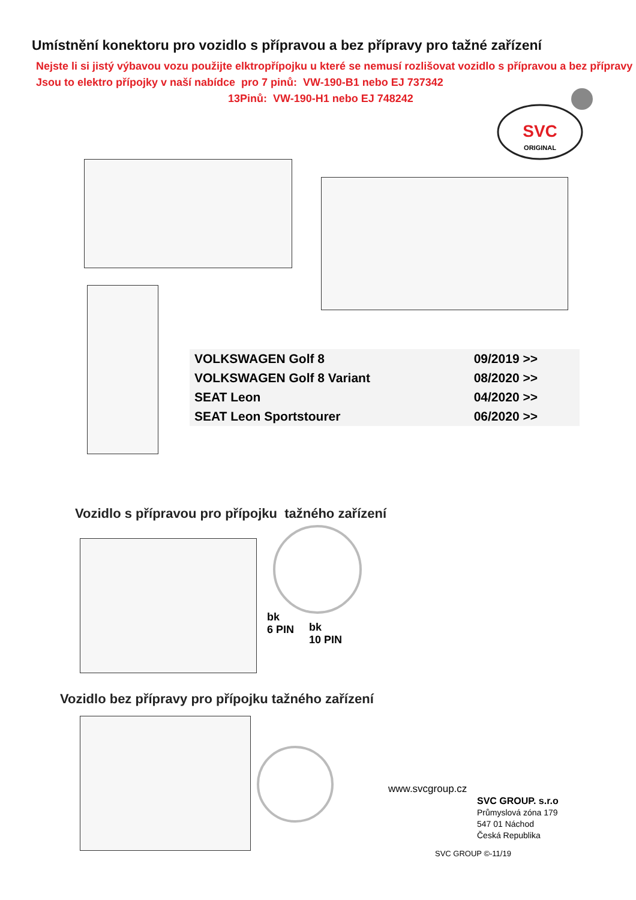Umístnění konektoru pro vozidlo s přípravou a bez přípravy pro tažné zařízení
Nejste li si jistý výbavou vozu použijte elktropřípojku u které se nemusí rozlišovat vozidlo s přípravou a bez přípravy
Jsou to elektro přípojky v naší nabídce pro 7 pinů: VW-190-B1 nebo EJ 737342
13Pinů: VW-190-H1 nebo EJ 748242
SVC
ORIGINAL
| VOLKSWAGEN Golf 8 | 09/2019 >> |
| VOLKSWAGEN Golf 8 Variant | 08/2020 >> |
| SEAT Leon | 04/2020 >> |
| SEAT Leon Sportstourer | 06/2020 >> |
Vozidlo s přípravou pro přípojku tažného zařízení
bk
6 PIN
bk
10 PIN
Vozidlo bez přípravy pro přípojku tažného zařízení
www.svcgroup.cz
SVC GROUP. s.r.o
Průmyslová zóna 179
547 01 Náchod
Česká Republika
SVC GROUP ©-11/19